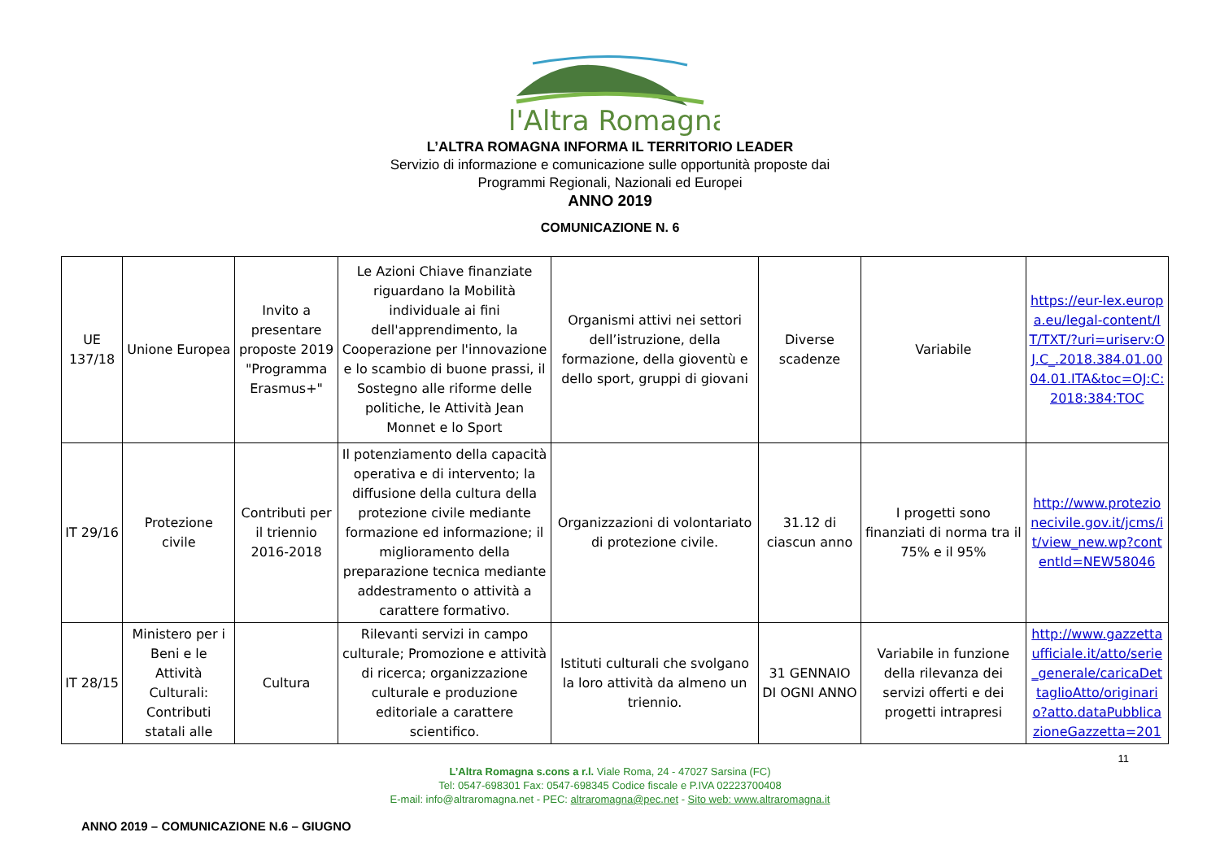l'Altra Romagna
L’ALTRA ROMAGNA INFORMA IL TERRITORIO LEADER
Servizio di informazione e comunicazione sulle opportunità proposte dai
Programmi Regionali, Nazionali ed Europei
ANNO 2019
COMUNICAZIONE N. 6
| UE 137/18 | Unione Europea | Invito a presentare proposte 2019 "Programma Erasmus+" | Le Azioni Chiave finanziate riguardano la Mobilità individuale ai fini dell'apprendimento, la Cooperazione per l'innovazione e lo scambio di buone prassi, il Sostegno alle riforme delle politiche, le Attività Jean Monnet e lo Sport | Organismi attivi nei settori dell’istruzione, della formazione, della gioventù e dello sport, gruppi di giovani | Diverse scadenze | Variabile | https://eur-lex.europa.eu/legal-content/IT/TXT/?uri=uriserv:OJ.C_.2018.384.01.0004.01.ITA&toc=OJ:C:2018:384:TOC |
| IT 29/16 | Protezione civile | Contributi per il triennio 2016-2018 | Il potenziamento della capacità operativa e di intervento; la diffusione della cultura della protezione civile mediante formazione ed informazione; il miglioramento della preparazione tecnica mediante addestramento o attività a carattere formativo. | Organizzazioni di volontariato di protezione civile. | 31.12 di ciascun anno | I progetti sono finanziati di norma tra il 75% e il 95% | http://www.protezionecivile.gov.it/jcms/it/view_new.wp?contentId=NEW58046 |
| IT 28/15 | Ministero per i Beni e le Attività Culturali: Contributi statali alle | Cultura | Rilevanti servizi in campo culturale; Promozione e attività di ricerca; organizzazione culturale e produzione editoriale a carattere scientifico. | Istituti culturali che svolgano la loro attività da almeno un triennio. | 31 GENNAIO DI OGNI ANNO | Variabile in funzione della rilevanza dei servizi offerti e dei progetti intrapresi | http://www.gazzettaufficiale.it/atto/serie_generale/caricaDettaglioAtto/originario?atto.dataPubblicazioneGazzetta=201 |
11
L’Altra Romagna s.cons a r.l. Viale Roma, 24 - 47027 Sarsina (FC)
Tel: 0547-698301 Fax: 0547-698345 Codice fiscale e P.IVA 02223700408
E-mail: info@altraromagna.net - PEC: altraromagna@pec.net - Sito web: www.altraromagna.it
ANNO 2019 – COMUNICAZIONE N.6 – GIUGNO